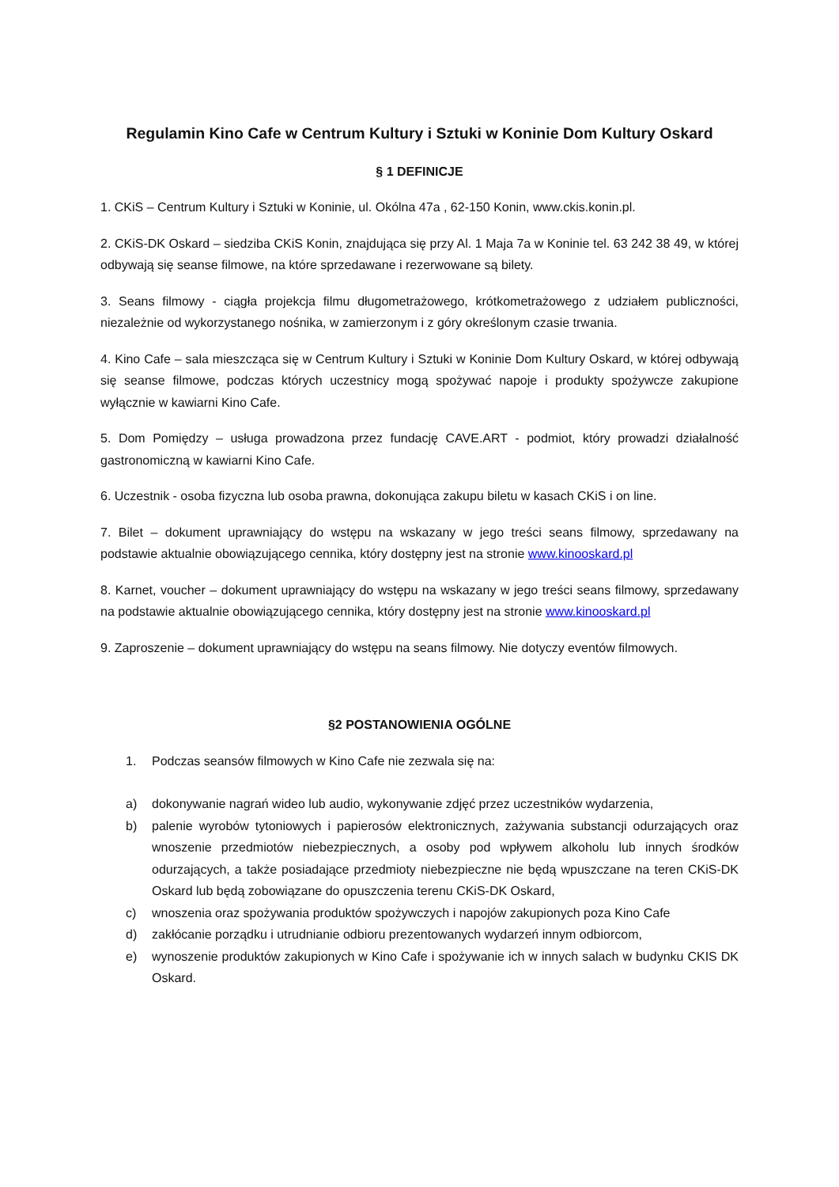Regulamin Kino Cafe w Centrum Kultury i Sztuki w Koninie Dom Kultury Oskard
§ 1 DEFINICJE
1. CKiS – Centrum Kultury i Sztuki w Koninie, ul. Okólna 47a , 62-150 Konin, www.ckis.konin.pl.
2. CKiS-DK Oskard – siedziba CKiS Konin, znajdująca się przy Al. 1 Maja 7a w Koninie tel. 63 242 38 49, w której odbywają się seanse filmowe, na które sprzedawane i rezerwowane są bilety.
3. Seans filmowy - ciągła projekcja filmu długometrażowego, krótkometrażowego z udziałem publiczności, niezależnie od wykorzystanego nośnika, w zamierzonym i z góry określonym czasie trwania.
4. Kino Cafe – sala mieszcząca się w Centrum Kultury i Sztuki w Koninie Dom Kultury Oskard, w której odbywają się seanse filmowe, podczas których uczestnicy mogą spożywać napoje i produkty spożywcze zakupione wyłącznie w kawiarni Kino Cafe.
5. Dom Pomiędzy – usługa prowadzona przez fundację CAVE.ART - podmiot, który prowadzi działalność gastronomiczną w kawiarni Kino Cafe.
6. Uczestnik - osoba fizyczna lub osoba prawna, dokonująca zakupu biletu w kasach CKiS i on line.
7. Bilet – dokument uprawniający do wstępu na wskazany w jego treści seans filmowy, sprzedawany na podstawie aktualnie obowiązującego cennika, który dostępny jest na stronie www.kinooskard.pl
8. Karnet, voucher – dokument uprawniający do wstępu na wskazany w jego treści seans filmowy, sprzedawany na podstawie aktualnie obowiązującego cennika, który dostępny jest na stronie www.kinooskard.pl
9. Zaproszenie – dokument uprawniający do wstępu na seans filmowy. Nie dotyczy eventów filmowych.
§2 POSTANOWIENIA OGÓLNE
1. Podczas seansów filmowych w Kino Cafe nie zezwala się na:
a) dokonywanie nagrań wideo lub audio, wykonywanie zdjęć przez uczestników wydarzenia,
b) palenie wyrobów tytoniowych i papierosów elektronicznych, zażywania substancji odurzających oraz wnoszenie przedmiotów niebezpiecznych, a osoby pod wpływem alkoholu lub innych środków odurzających, a także posiadające przedmioty niebezpieczne nie będą wpuszczane na teren CKiS-DK Oskard lub będą zobowiązane do opuszczenia terenu CKiS-DK Oskard,
c) wnoszenia oraz spożywania produktów spożywczych i napojów zakupionych poza Kino Cafe
d) zakłócanie porządku i utrudnianie odbioru prezentowanych wydarzeń innym odbiorcom,
e) wynoszenie produktów zakupionych w Kino Cafe i spożywanie ich w innych salach w budynku CKIS DK Oskard.